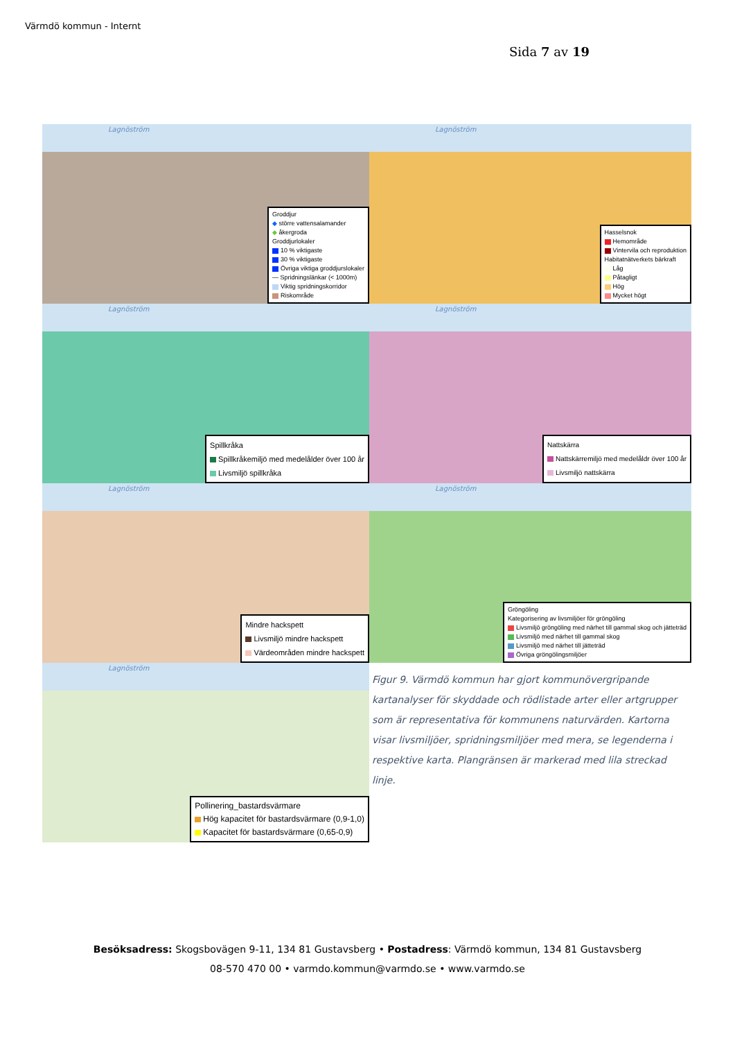Värmdö kommun - Internt
Sida 7 av 19
Lagnöström
Groddjur
◆ större vattensalamander
◆ åkergroda
Groddjurlokaler
10 % viktigaste
30 % viktigaste
Övriga viktiga groddjurslokaler
— Spridningslänkar (< 1000m)
Viktig spridningskorridor
Riskområde
Lagnöström
Hasselsnok
Hemområde
Vintervila och reproduktion
Habitatnätverkets bärkraft
Låg
Påtagligt
Hög
Mycket högt
Lagnöström
Spillkråka
Spillkråkemiljö med medelålder över 100 år
Livsmiljö spillkråka
Lagnöström
Nattskärra
Nattskärremiljö med medelåldr över 100 år
Livsmiljö nattskärra
Lagnöström
Mindre hackspett
Livsmiljö mindre hackspett
Värdeområden mindre hackspett
Lagnöström
Gröngöling
Kategorisering av livsmiljöer för gröngöling
Livsmiljö gröngöling med närhet till gammal skog och jätteträd
Livsmiljö med närhet till gammal skog
Livsmiljö med närhet till jätteträd
Övriga gröngölingsmiljöer
Lagnöström
Pollinering_bastardsvärmare
Hög kapacitet för bastardsvärmare (0,9-1,0)
Kapacitet för bastardsvärmare (0,65-0,9)
Figur 9. Värmdö kommun har gjort kommunövergripande kartanalyser för skyddade och rödlistade arter eller artgrupper som är representativa för kommunens naturvärden. Kartorna visar livsmiljöer, spridningsmiljöer med mera, se legenderna i respektive karta. Plangränsen är markerad med lila streckad linje.
Besöksadress: Skogsbovägen 9-11, 134 81 Gustavsberg • Postadress: Värmdö kommun, 134 81 Gustavsberg
08-570 470 00 • varmdo.kommun@varmdo.se • www.varmdo.se